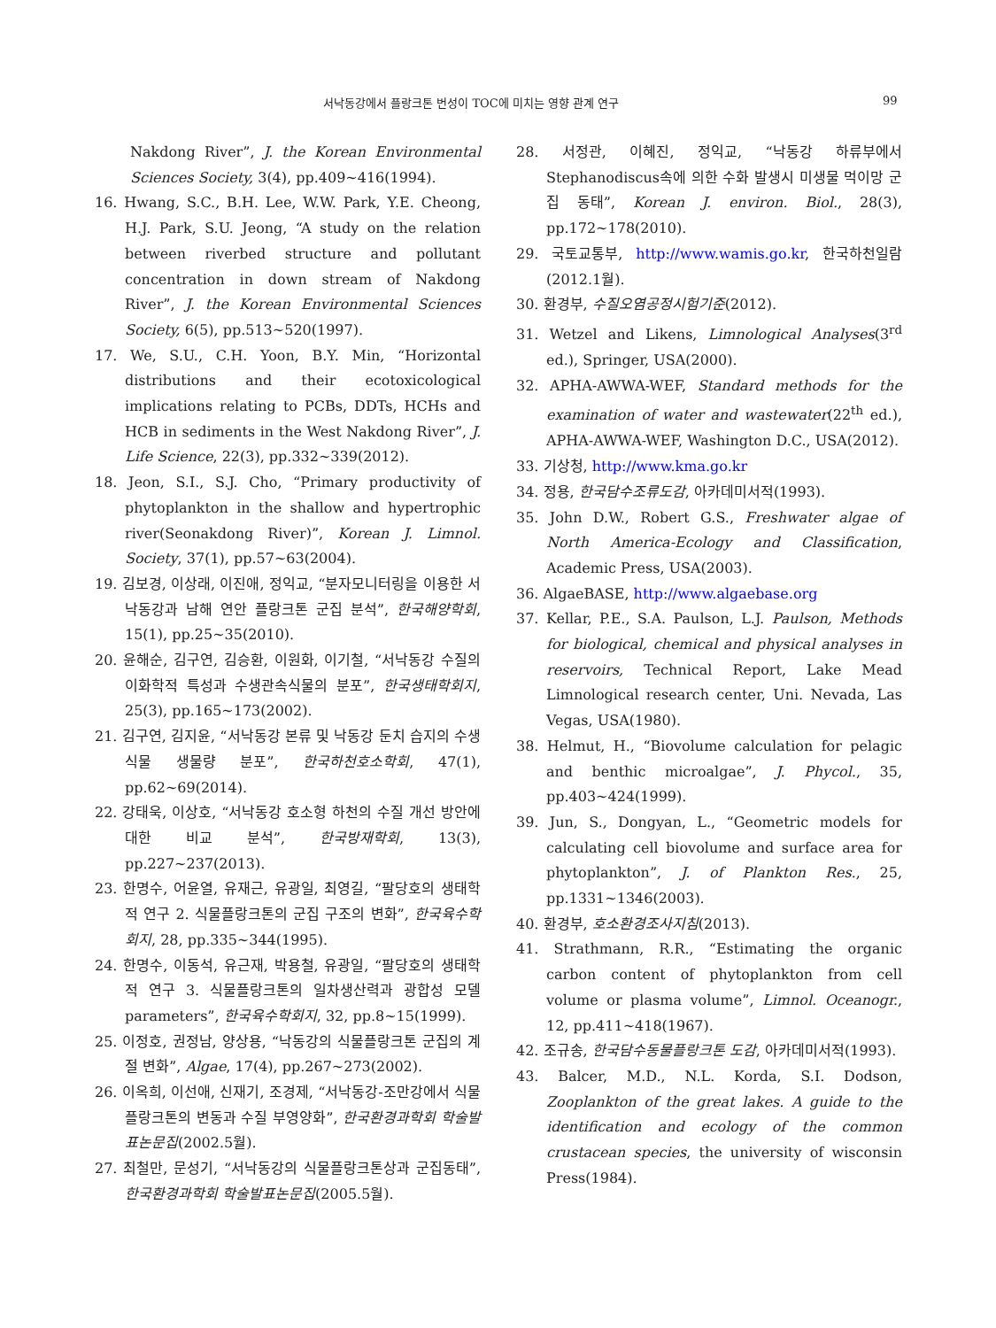서낙동강에서 플랑크톤 번성이 TOC에 미치는 영향 관계 연구 99
Nakdong River”, J. the Korean Environmental Sciences Society, 3(4), pp.409∼416(1994).
16. Hwang, S.C., B.H. Lee, W.W. Park, Y.E. Cheong, H.J. Park, S.U. Jeong, “A study on the relation between riverbed structure and pollutant concentration in down stream of Nakdong River”, J. the Korean Environmental Sciences Society, 6(5), pp.513∼520(1997).
17. We, S.U., C.H. Yoon, B.Y. Min, “Horizontal distributions and their ecotoxicological implications relating to PCBs, DDTs, HCHs and HCB in sediments in the West Nakdong River”, J. Life Science, 22(3), pp.332∼339(2012).
18. Jeon, S.I., S.J. Cho, “Primary productivity of phytoplankton in the shallow and hypertrophic river(Seonakdong River)”, Korean J. Limnol. Society, 37(1), pp.57∼63(2004).
19. 김보경, 이상래, 이진애, 정익교, “분자모니터링을 이용한 서낙동강과 남해 연안 플랑크톤 군집 분석”, 한국해양학회, 15(1), pp.25∼35(2010).
20. 윤해순, 김구연, 김승환, 이원화, 이기철, “서낙동강 수질의 이화학적 특성과 수생관속식물의 분포”, 한국생태학회지, 25(3), pp.165∼173(2002).
21. 김구연, 김지윤, “서낙동강 본류 및 낙동강 둔치 습지의 수생식물 생물량 분포”, 한국하천호소학회, 47(1), pp.62∼69(2014).
22. 강태욱, 이상호, “서낙동강 호소형 하천의 수질 개선 방안에 대한 비교 분석”, 한국방재학회, 13(3), pp.227∼237(2013).
23. 한명수, 어윤열, 유재근, 유광일, 최영길, “팔당호의 생태학적 연구 2. 식물플랑크톤의 군집 구조의 변화”, 한국육수학회지, 28, pp.335∼344(1995).
24. 한명수, 이동석, 유근재, 박용철, 유광일, “팔당호의 생태학적 연구 3. 식물플랑크톤의 일차생산력과 광합성 모델 parameters”, 한국육수학회지, 32, pp.8∼15(1999).
25. 이정호, 권정남, 양상용, “낙동강의 식물플랑크톤 군집의 계절 변화”, Algae, 17(4), pp.267∼273(2002).
26. 이옥희, 이선애, 신재기, 조경제, “서낙동강-조만강에서 식물플랑크톤의 변동과 수질 부영양화”, 한국환경과학회 학술발표논문집(2002.5월).
27. 최철만, 문성기, “서낙동강의 식물플랑크톤상과 군집동태”, 한국환경과학회 학술발표논문집(2005.5월).
28. 서정관, 이혜진, 정익교, “낙동강 하류부에서 Stephanodiscus속에 의한 수화 발생시 미생물 먹이망 군집 동태”, Korean J. environ. Biol., 28(3), pp.172∼178(2010).
29. 국토교통부, http://www.wamis.go.kr, 한국하천일람(2012.1월).
30. 환경부, 수질오염공정시험기준(2012).
31. Wetzel and Likens, Limnological Analyses(3<sup>rd</sup> ed.), Springer, USA(2000).
32. APHA-AWWA-WEF, Standard methods for the examination of water and wastewater(22<sup>th</sup> ed.), APHA-AWWA-WEF, Washington D.C., USA(2012).
33. 기상청, http://www.kma.go.kr
34. 정용, 한국담수조류도감, 아카데미서적(1993).
35. John D.W., Robert G.S., Freshwater algae of North America-Ecology and Classification, Academic Press, USA(2003).
36. AlgaeBASE, http://www.algaebase.org
37. Kellar, P.E., S.A. Paulson, L.J. Paulson, Methods for biological, chemical and physical analyses in reservoirs, Technical Report, Lake Mead Limnological research center, Uni. Nevada, Las Vegas, USA(1980).
38. Helmut, H., “Biovolume calculation for pelagic and benthic microalgae”, J. Phycol., 35, pp.403∼424(1999).
39. Jun, S., Dongyan, L., “Geometric models for calculating cell biovolume and surface area for phytoplankton”, J. of Plankton Res., 25, pp.1331∼1346(2003).
40. 환경부, 호소환경조사지침(2013).
41. Strathmann, R.R., “Estimating the organic carbon content of phytoplankton from cell volume or plasma volume”, Limnol. Oceanogr., 12, pp.411∼418(1967).
42. 조규송, 한국담수동물플랑크톤 도감, 아카데미서적(1993).
43. Balcer, M.D., N.L. Korda, S.I. Dodson, Zooplankton of the great lakes. A guide to the identification and ecology of the common crustacean species, the university of wisconsin Press(1984).